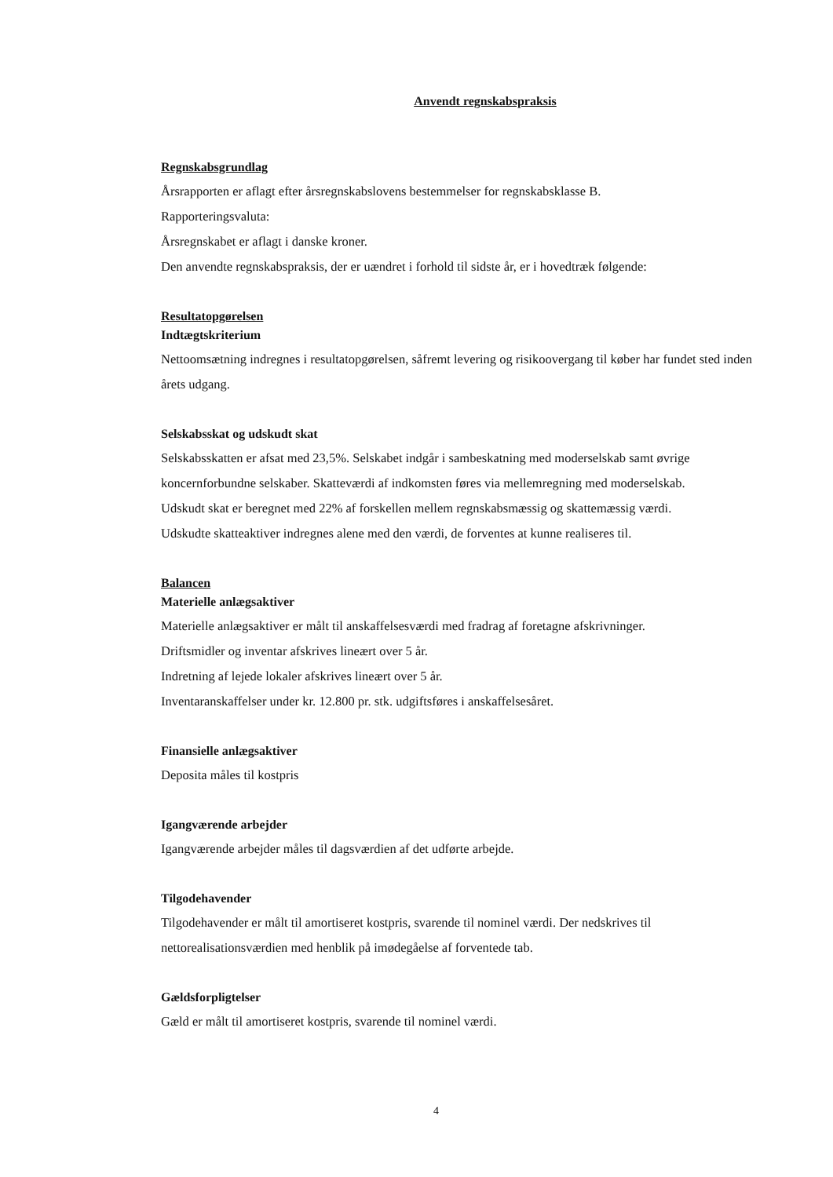Anvendt regnskabspraksis
Regnskabsgrundlag
Årsrapporten er aflagt efter årsregnskabslovens bestemmelser for regnskabsklasse B.
Rapporteringsvaluta:
Årsregnskabet er aflagt i danske kroner.
Den anvendte regnskabspraksis, der er uændret i forhold til sidste år, er i hovedtræk følgende:
Resultatopgørelsen
Indtægtskriterium
Nettoomsætning indregnes i resultatopgørelsen, såfremt levering og risikoovergang til køber har fundet sted inden årets udgang.
Selskabsskat og udskudt skat
Selskabsskatten er afsat med 23,5%. Selskabet indgår i sambeskatning med moderselskab samt øvrige koncernforbundne selskaber. Skatteværdi af indkomsten føres via mellemregning med moderselskab.
Udskudt skat er beregnet med 22% af forskellen mellem regnskabsmæssig og skattemæssig værdi.
Udskudte skatteaktiver indregnes alene med den værdi, de forventes at kunne realiseres til.
Balancen
Materielle anlægsaktiver
Materielle anlægsaktiver er målt til anskaffelsesværdi med fradrag af foretagne afskrivninger.
Driftsmidler og inventar afskrives lineært over 5 år.
Indretning af lejede lokaler afskrives lineært over 5 år.
Inventaranskaffelser under kr. 12.800 pr. stk. udgiftsføres i anskaffelsesåret.
Finansielle anlægsaktiver
Deposita måles til kostpris
Igangværende arbejder
Igangværende arbejder måles til dagsværdien af det udførte arbejde.
Tilgodehavender
Tilgodehavender er målt til amortiseret kostpris, svarende til nominel værdi. Der nedskrives til nettorealisationsværdien med henblik på imødegåelse af forventede tab.
Gældsforpligtelser
Gæld er målt til amortiseret kostpris, svarende til nominel værdi.
4